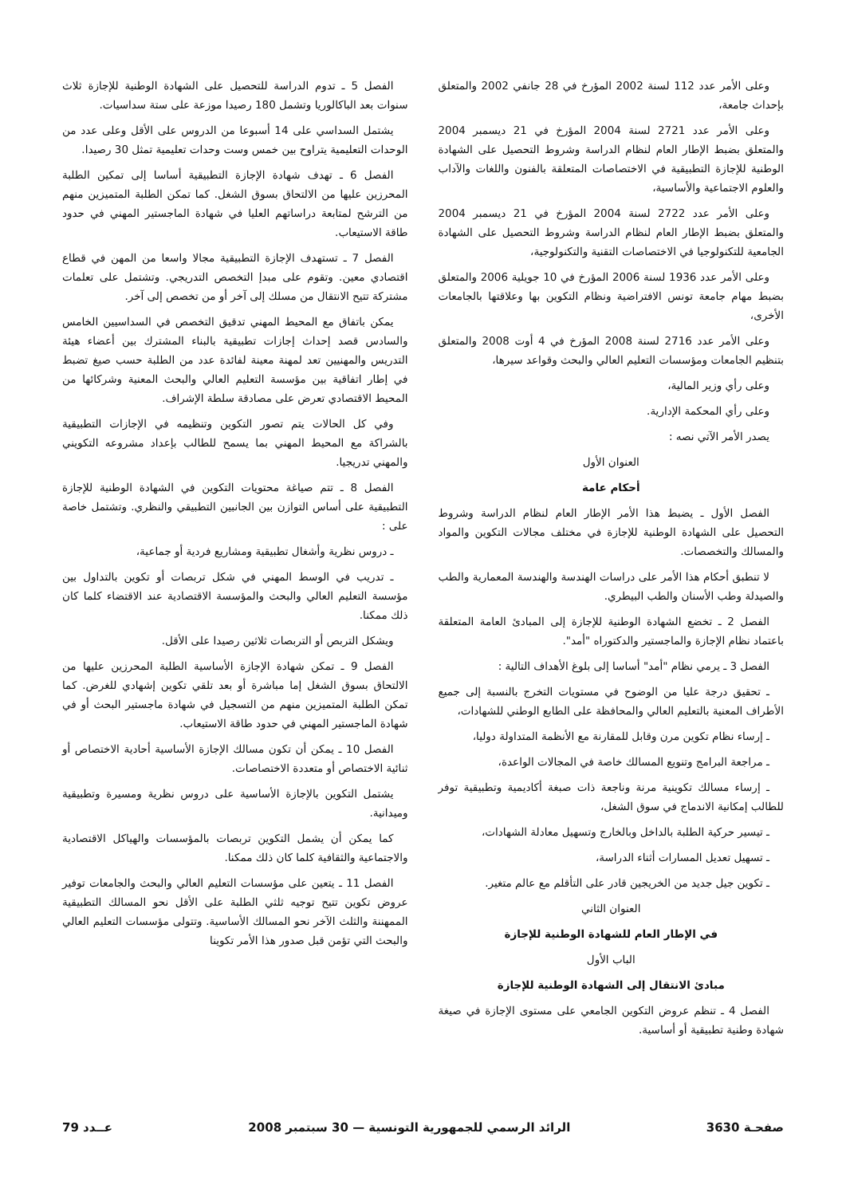وعلى الأمر عدد 112 لسنة 2002 المؤرخ في 28 جانفي 2002 والمتعلق بإحداث جامعة،
وعلى الأمر عدد 2721 لسنة 2004 المؤرخ في 21 ديسمبر 2004 والمتعلق بضبط الإطار العام لنظام الدراسة وشروط التحصيل على الشهادة الوطنية للإجازة التطبيقية في الاختصاصات المتعلقة بالفنون واللغات والآداب والعلوم الاجتماعية والأساسية،
وعلى الأمر عدد 2722 لسنة 2004 المؤرخ في 21 ديسمبر 2004 والمتعلق بضبط الإطار العام لنظام الدراسة وشروط التحصيل على الشهادة الجامعية للتكنولوجيا في الاختصاصات التقنية والتكنولوجية،
وعلى الأمر عدد 1936 لسنة 2006 المؤرخ في 10 جويلية 2006 والمتعلق بضبط مهام جامعة تونس الافتراضية ونظام التكوين بها وعلاقتها بالجامعات الأخرى،
وعلى الأمر عدد 2716 لسنة 2008 المؤرخ في 4 أوت 2008 والمتعلق بتنظيم الجامعات ومؤسسات التعليم العالي والبحث وقواعد سيرها،
وعلى رأي وزير المالية،
وعلى رأي المحكمة الإدارية.
يصدر الأمر الآتي نصه :
العنوان الأول
أحكام عامة
الفصل الأول ـ يضبط هذا الأمر الإطار العام لنظام الدراسة وشروط التحصيل على الشهادة الوطنية للإجازة في مختلف مجالات التكوين والمواد والمسالك والتخصصات.
لا تنطبق أحكام هذا الأمر على دراسات الهندسة والهندسة المعمارية والطب والصيدلة وطب الأسنان والطب البيطري.
الفصل 2 ـ تخضع الشهادة الوطنية للإجازة إلى المبادئ العامة المتعلقة باعتماد نظام الإجازة والماجستير والدكتوراه "أمد".
الفصل 3 ـ يرمي نظام "أمد" أساسا إلى بلوغ الأهداف التالية :
ـ تحقيق درجة عليا من الوضوح في مستويات التخرج بالنسبة إلى جميع الأطراف المعنية بالتعليم العالي والمحافظة على الطابع الوطني للشهادات،
ـ إرساء نظام تكوين مرن وقابل للمقارنة مع الأنظمة المتداولة دوليا،
ـ مراجعة البرامج وتنويع المسالك خاصة في المجالات الواعدة،
ـ إرساء مسالك تكوينية مرنة وناجعة ذات صبغة أكاديمية وتطبيقية توفر للطالب إمكانية الاندماج في سوق الشغل،
ـ تيسير حركية الطلبة بالداخل وبالخارج وتسهيل معادلة الشهادات،
ـ تسهيل تعديل المسارات أثناء الدراسة،
ـ تكوين جيل جديد من الخريجين قادر على التأقلم مع عالم متغير.
العنوان الثاني
في الإطار العام للشهادة الوطنية للإجازة
الباب الأول
مبادئ الانتقال إلى الشهادة الوطنية للإجازة
الفصل 4 ـ تنظم عروض التكوين الجامعي على مستوى الإجازة في صيغة شهادة وطنية تطبيقية أو أساسية.
الفصل 5 ـ تدوم الدراسة للتحصيل على الشهادة الوطنية للإجازة ثلاث سنوات بعد الباكالوريا وتشمل 180 رصيدا موزعة على ستة سداسيات.
يشتمل السداسي على 14 أسبوعا من الدروس على الأقل وعلى عدد من الوحدات التعليمية يتراوح بين خمس وست وحدات تعليمية تمثل 30 رصيدا.
الفصل 6 ـ تهدف شهادة الإجازة التطبيقية أساسا إلى تمكين الطلبة المحرزين عليها من الالتحاق بسوق الشغل. كما تمكن الطلبة المتميزين منهم من الترشح لمتابعة دراساتهم العليا في شهادة الماجستير المهني في حدود طاقة الاستيعاب.
الفصل 7 ـ تستهدف الإجازة التطبيقية مجالا واسعا من المهن في قطاع اقتصادي معين. وتقوم على مبدإ التخصص التدريجي. وتشتمل على تعلمات مشتركة تتيح الانتقال من مسلك إلى آخر أو من تخصص إلى آخر.
يمكن باتفاق مع المحيط المهني تدقيق التخصص في السداسيين الخامس والسادس قصد إحداث إجازات تطبيقية بالبناء المشترك بين أعضاء هيئة التدريس والمهنيين تعد لمهنة معينة لفائدة عدد من الطلبة حسب صيغ تضبط في إطار اتفاقية بين مؤسسة التعليم العالي والبحث المعنية وشركائها من المحيط الاقتصادي تعرض على مصادقة سلطة الإشراف.
وفي كل الحالات يتم تصور التكوين وتنظيمه في الإجازات التطبيقية بالشراكة مع المحيط المهني بما يسمح للطالب بإعداد مشروعه التكويني والمهني تدريجيا.
الفصل 8 ـ تتم صياغة محتويات التكوين في الشهادة الوطنية للإجازة التطبيقية على أساس التوازن بين الجانبين التطبيقي والنظري. وتشتمل خاصة على :
ـ دروس نظرية وأشغال تطبيقية ومشاريع فردية أو جماعية،
ـ تدريب في الوسط المهني في شكل تربصات أو تكوين بالتداول بين مؤسسة التعليم العالي والبحث والمؤسسة الاقتصادية عند الاقتضاء كلما كان ذلك ممكنا.
ويشكل التربص أو التربصات ثلاثين رصيدا على الأقل.
الفصل 9 ـ تمكن شهادة الإجازة الأساسية الطلبة المحرزين عليها من الالتحاق بسوق الشغل إما مباشرة أو بعد تلقي تكوين إشهادي للغرض. كما تمكن الطلبة المتميزين منهم من التسجيل في شهادة ماجستير البحث أو في شهادة الماجستير المهني في حدود طاقة الاستيعاب.
الفصل 10 ـ يمكن أن تكون مسالك الإجازة الأساسية أحادية الاختصاص أو ثنائية الاختصاص أو متعددة الاختصاصات.
يشتمل التكوين بالإجازة الأساسية على دروس نظرية ومسيرة وتطبيقية وميدانية.
كما يمكن أن يشمل التكوين تربصات بالمؤسسات والهياكل الاقتصادية والاجتماعية والثقافية كلما كان ذلك ممكنا.
الفصل 11 ـ يتعين على مؤسسات التعليم العالي والبحث والجامعات توفير عروض تكوين تتيح توجيه ثلثي الطلبة على الأقل نحو المسالك التطبيقية الممهننة والثلث الآخر نحو المسالك الأساسية. وتتولى مؤسسات التعليم العالي والبحث التي تؤمن قبل صدور هذا الأمر تكوينا
صفحـة 3630 الرائد الرسمي للجمهورية التونسية — 30 سبتمبر 2008 عــدد 79